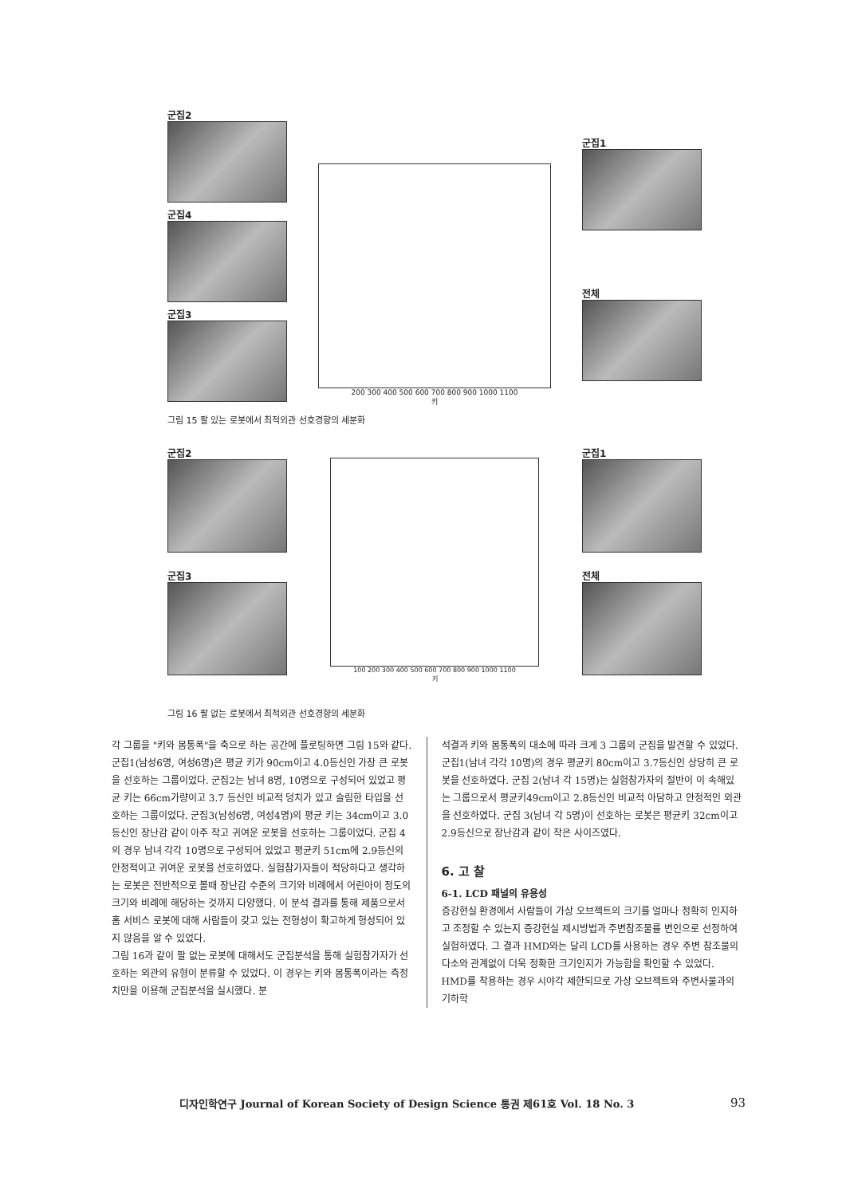군집2
군집4
군집3
200 300 400 500 600 700 800 900 1000 1100
키
군집1
전체
그림 15 팔 있는 로봇에서 최적외관 선호경향의 세분화
군집2
군집3
100 200 300 400 500 600 700 800 900 1000 1100
키
군집1
전체
그림 16 팔 없는 로봇에서 최적외관 선호경향의 세분화
각 그룹을 "키와 몸통폭"을 축으로 하는 공간에 플로팅하면 그림 15와 같다.
군집1(남성6명, 여성6명)은 평균 키가 90cm이고 4.0등신인 가장 큰 로봇을 선호하는 그룹이었다. 군집2는 남녀 8명, 10명으로 구성되어 있었고 평균 키는 66cm가량이고 3.7 등신인 비교적 덩치가 있고 슬림한 타입을 선호하는 그룹이었다. 군집3(남성6명, 여성4명)의 평균 키는 34cm이고 3.0등신인 장난감 같이 아주 작고 귀여운 로봇을 선호하는 그룹이었다. 군집 4의 경우 남녀 각각 10명으로 구성되어 있었고 평균키 51cm에 2.9등신의 안정적이고 귀여운 로봇을 선호하였다. 실험참가자들이 적당하다고 생각하는 로봇은 전반적으로 볼때 장난감 수준의 크기와 비례에서 어린아이 정도의 크기와 비례에 해당하는 것까지 다양했다. 이 분석 결과를 통해 제품으로서 홈 서비스 로봇에 대해 사람들이 갖고 있는 전형성이 확고하게 형성되어 있지 않음을 알 수 있었다.
그림 16과 같이 팔 없는 로봇에 대해서도 군집분석을 통해 실험참가자가 선호하는 외관의 유형이 분류할 수 있었다. 이 경우는 키와 몸통폭이라는 측정치만을 이용해 군집분석을 실시했다. 분
석결과 키와 몸통폭의 대소에 따라 크게 3 그룹의 군집을 발견할 수 있었다. 군집1(남녀 각각 10명)의 경우 평균키 80cm이고 3.7등신인 상당히 큰 로봇을 선호하였다. 군집 2(남녀 각 15명)는 실험참가자의 절반이 이 속해있는 그룹으로서 평균키49cm이고 2.8등신인 비교적 아담하고 안정적인 외관을 선호하였다. 군집 3(남녀 각 5명)이 선호하는 로봇은 평균키 32cm이고 2.9등신으로 장난감과 같이 작은 사이즈였다.
6. 고 찰
6-1. LCD 패널의 유용성
증강현실 환경에서 사람들이 가상 오브젝트의 크기를 얼마나 정확히 인지하고 조정할 수 있는지 증강현실 제시방법과 주변참조물를 변인으로 선정하여 실험하였다. 그 결과 HMD와는 달리 LCD를 사용하는 경우 주변 참조물의 다소와 관계없이 더욱 정확한 크기인지가 가능함을 확인할 수 있었다. HMD를 착용하는 경우 시야각 제한되므로 가상 오브젝트와 주변사물과의 기하학
디자인학연구 Journal of Korean Society of Design Science 통권 제61호 Vol. 18 No. 3 93